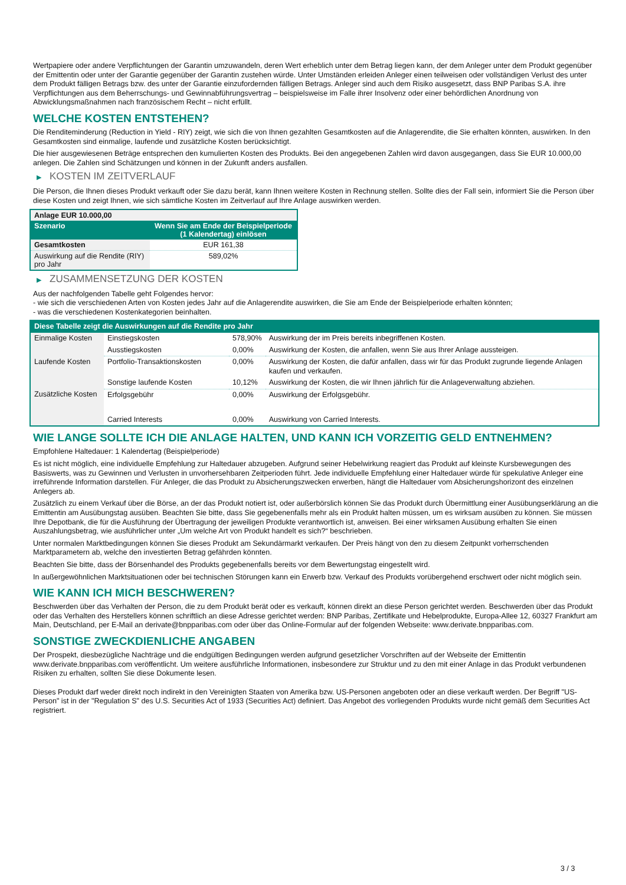Wertpapiere oder andere Verpflichtungen der Garantin umzuwandeln, deren Wert erheblich unter dem Betrag liegen kann, der dem Anleger unter dem Produkt gegenüber der Emittentin oder unter der Garantie gegenüber der Garantin zustehen würde. Unter Umständen erleiden Anleger einen teilweisen oder vollständigen Verlust des unter dem Produkt fälligen Betrags bzw. des unter der Garantie einzufordernden fälligen Betrags. Anleger sind auch dem Risiko ausgesetzt, dass BNP Paribas S.A. ihre Verpflichtungen aus dem Beherrschungs- und Gewinnabführungsvertrag – beispielsweise im Falle ihrer Insolvenz oder einer behördlichen Anordnung von Abwicklungsmaßnahmen nach französischem Recht – nicht erfüllt.
WELCHE KOSTEN ENTSTEHEN?
Die Renditeminderung (Reduction in Yield - RIY) zeigt, wie sich die von Ihnen gezahlten Gesamtkosten auf die Anlagerendite, die Sie erhalten könnten, auswirken. In den Gesamtkosten sind einmalige, laufende und zusätzliche Kosten berücksichtigt.
Die hier ausgewiesenen Beträge entsprechen den kumulierten Kosten des Produkts. Bei den angegebenen Zahlen wird davon ausgegangen, dass Sie EUR 10.000,00 anlegen. Die Zahlen sind Schätzungen und können in der Zukunft anders ausfallen.
▶ KOSTEN IM ZEITVERLAUF
Die Person, die Ihnen dieses Produkt verkauft oder Sie dazu berät, kann Ihnen weitere Kosten in Rechnung stellen. Sollte dies der Fall sein, informiert Sie die Person über diese Kosten und zeigt Ihnen, wie sich sämtliche Kosten im Zeitverlauf auf Ihre Anlage auswirken werden.
| Anlage EUR 10.000,00 | |
| Szenario | Wenn Sie am Ende der Beispielperiode (1 Kalendertag) einlösen |
| Gesamtkosten | EUR 161,38 |
| Auswirkung auf die Rendite (RIY) pro Jahr | 589,02% |
▶ ZUSAMMENSETZUNG DER KOSTEN
Aus der nachfolgenden Tabelle geht Folgendes hervor:
- wie sich die verschiedenen Arten von Kosten jedes Jahr auf die Anlagerendite auswirken, die Sie am Ende der Beispielperiode erhalten könnten;
- was die verschiedenen Kostenkategorien beinhalten.
| Diese Tabelle zeigt die Auswirkungen auf die Rendite pro Jahr | | | |
| Einmalige Kosten | Einstiegskosten | 578,90% | Auswirkung der im Preis bereits inbegriffenen Kosten. |
| | Ausstiegskosten | 0,00% | Auswirkung der Kosten, die anfallen, wenn Sie aus Ihrer Anlage aussteigen. |
| Laufende Kosten | Portfolio-Transaktionskosten | 0,00% | Auswirkung der Kosten, die dafür anfallen, dass wir für das Produkt zugrunde liegende Anlagen kaufen und verkaufen. |
| | Sonstige laufende Kosten | 10,12% | Auswirkung der Kosten, die wir Ihnen jährlich für die Anlageverwaltung abziehen. |
| Zusätzliche Kosten | Erfolgsgebühr | 0,00% | Auswirkung der Erfolgsgebühr. |
| | Carried Interests | 0,00% | Auswirkung von Carried Interests. |
WIE LANGE SOLLTE ICH DIE ANLAGE HALTEN, UND KANN ICH VORZEITIG GELD ENTNEHMEN?
Empfohlene Haltedauer: 1 Kalendertag (Beispielperiode)
Es ist nicht möglich, eine individuelle Empfehlung zur Haltedauer abzugeben. Aufgrund seiner Hebelwirkung reagiert das Produkt auf kleinste Kursbewegungen des Basiswerts, was zu Gewinnen und Verlusten in unvorhersehbaren Zeitperioden führt. Jede individuelle Empfehlung einer Haltedauer würde für spekulative Anleger eine irreführende Information darstellen. Für Anleger, die das Produkt zu Absicherungszwecken erwerben, hängt die Haltedauer vom Absicherungshorizont des einzelnen Anlegers ab.
Zusätzlich zu einem Verkauf über die Börse, an der das Produkt notiert ist, oder außerbörslich können Sie das Produkt durch Übermittlung einer Ausübungserklärung an die Emittentin am Ausübungstag ausüben. Beachten Sie bitte, dass Sie gegebenenfalls mehr als ein Produkt halten müssen, um es wirksam ausüben zu können. Sie müssen Ihre Depotbank, die für die Ausführung der Übertragung der jeweiligen Produkte verantwortlich ist, anweisen. Bei einer wirksamen Ausübung erhalten Sie einen Auszahlungsbetrag, wie ausführlicher unter „Um welche Art von Produkt handelt es sich?“ beschrieben.
Unter normalen Marktbedingungen können Sie dieses Produkt am Sekundärmarkt verkaufen. Der Preis hängt von den zu diesem Zeitpunkt vorherrschenden Marktparametern ab, welche den investierten Betrag gefährden könnten.
Beachten Sie bitte, dass der Börsenhandel des Produkts gegebenenfalls bereits vor dem Bewertungstag eingestellt wird.
In außergewöhnlichen Marktsituationen oder bei technischen Störungen kann ein Erwerb bzw. Verkauf des Produkts vorübergehend erschwert oder nicht möglich sein.
WIE KANN ICH MICH BESCHWEREN?
Beschwerden über das Verhalten der Person, die zu dem Produkt berät oder es verkauft, können direkt an diese Person gerichtet werden. Beschwerden über das Produkt oder das Verhalten des Herstellers können schriftlich an diese Adresse gerichtet werden: BNP Paribas, Zertifikate und Hebelprodukte, Europa-Allee 12, 60327 Frankfurt am Main, Deutschland, per E-Mail an derivate@bnpparibas.com oder über das Online-Formular auf der folgenden Webseite: www.derivate.bnpparibas.com.
SONSTIGE ZWECKDIENLICHE ANGABEN
Der Prospekt, diesbezügliche Nachträge und die endgültigen Bedingungen werden aufgrund gesetzlicher Vorschriften auf der Webseite der Emittentin www.derivate.bnpparibas.com veröffentlicht. Um weitere ausführliche Informationen, insbesondere zur Struktur und zu den mit einer Anlage in das Produkt verbundenen Risiken zu erhalten, sollten Sie diese Dokumente lesen.
Dieses Produkt darf weder direkt noch indirekt in den Vereinigten Staaten von Amerika bzw. US-Personen angeboten oder an diese verkauft werden. Der Begriff "US-Person" ist in der "Regulation S" des U.S. Securities Act of 1933 (Securities Act) definiert. Das Angebot des vorliegenden Produkts wurde nicht gemäß dem Securities Act registriert.
3 / 3